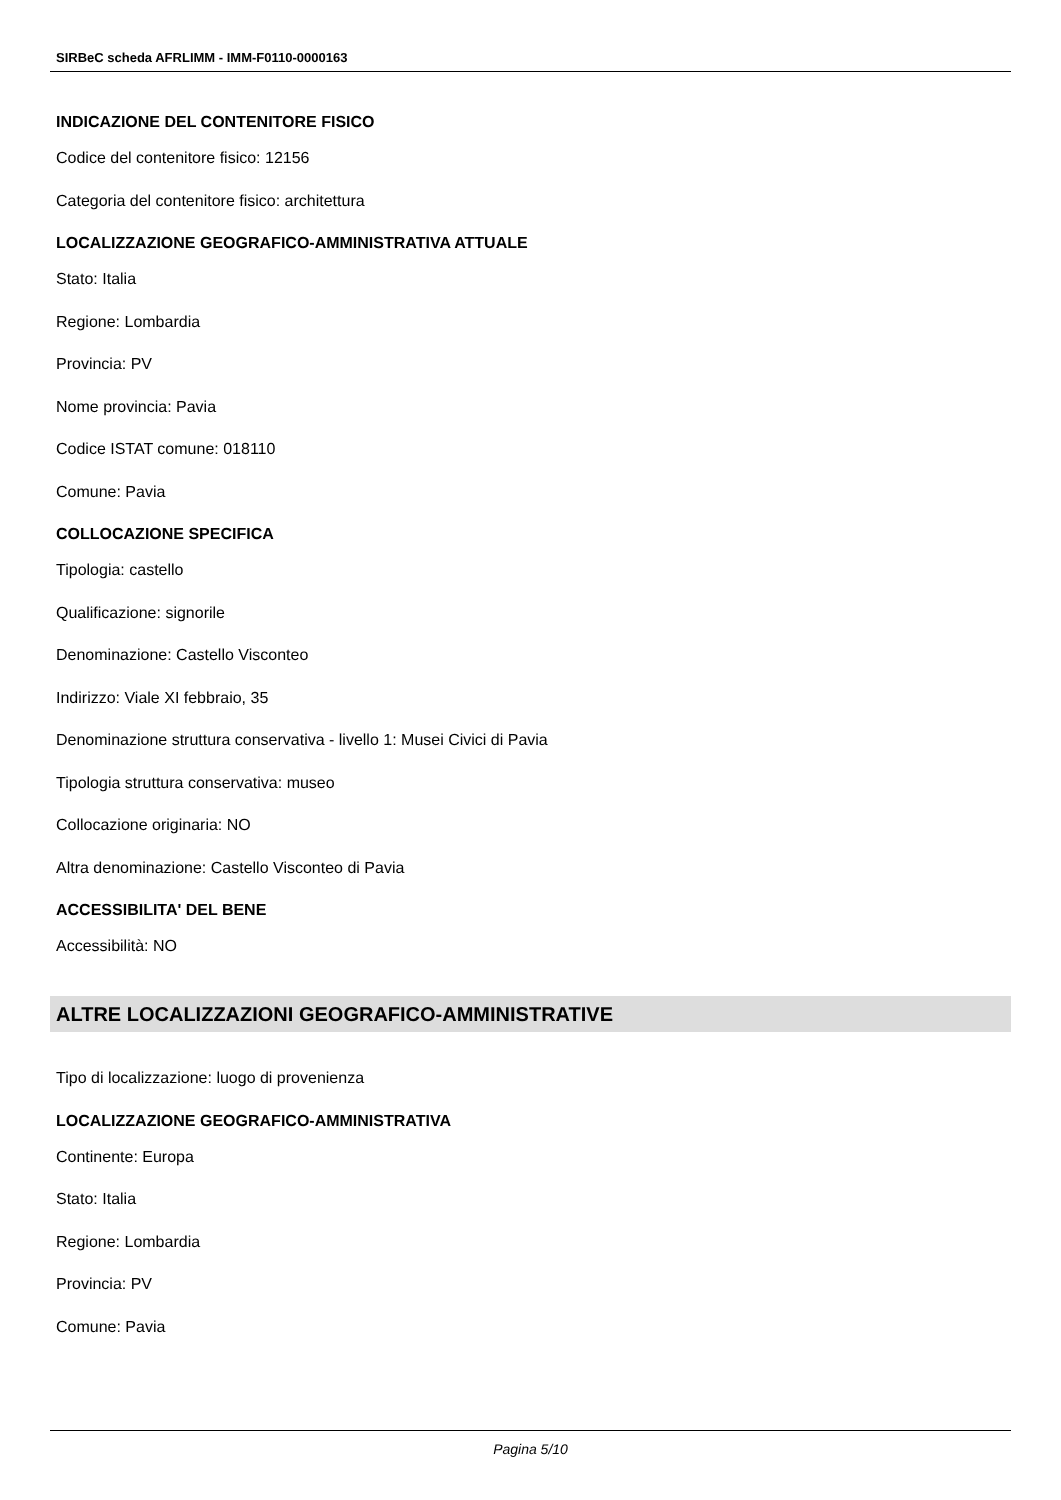SIRBeC scheda AFRLIMM - IMM-F0110-0000163
INDICAZIONE DEL CONTENITORE FISICO
Codice del contenitore fisico: 12156
Categoria del contenitore fisico: architettura
LOCALIZZAZIONE GEOGRAFICO-AMMINISTRATIVA ATTUALE
Stato: Italia
Regione: Lombardia
Provincia: PV
Nome provincia: Pavia
Codice ISTAT comune: 018110
Comune: Pavia
COLLOCAZIONE SPECIFICA
Tipologia: castello
Qualificazione: signorile
Denominazione: Castello Visconteo
Indirizzo: Viale XI febbraio, 35
Denominazione struttura conservativa - livello 1: Musei Civici di Pavia
Tipologia struttura conservativa: museo
Collocazione originaria: NO
Altra denominazione: Castello Visconteo di Pavia
ACCESSIBILITA' DEL BENE
Accessibilità: NO
ALTRE LOCALIZZAZIONI GEOGRAFICO-AMMINISTRATIVE
Tipo di localizzazione: luogo di provenienza
LOCALIZZAZIONE GEOGRAFICO-AMMINISTRATIVA
Continente: Europa
Stato: Italia
Regione: Lombardia
Provincia: PV
Comune: Pavia
Pagina 5/10